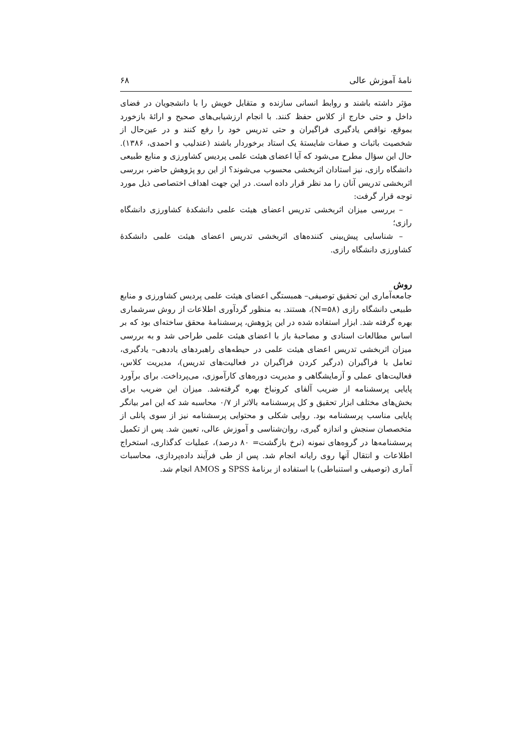نامهٔ آموزش عالی ۶۸
مؤثر داشته باشند و روابط انسانی سازنده و متقابل خویش را با دانشجویان در فضای داخل و حتی خارج از کلاس حفظ کنند. با انجام ارزشیابی‌های صحیح و ارائهٔ بازخورد بموقع، نواقص یادگیری فراگیران و حتی تدریس خود را رفع کنند و در عین‌حال از شخصیت باثبات و صفات شایستهٔ یک استاد برخوردار باشند (عندلیب و احمدی، ۱۳۸۶). حال این سؤال مطرح می‌شود که آیا اعضای هیئت علمی پردیس کشاورزی و منابع طبیعی دانشگاه رازی، نیز استادان اثربخشی محسوب می‌شوند؟ از این رو پژوهش حاضر، بررسی اثربخشی تدریس آنان را مد نظر قرار داده است. در این جهت اهداف اختصاصی ذیل مورد توجه قرار گرفت:
– بررسی میزان اثربخشی تدریس اعضای هیئت علمی دانشکدهٔ کشاورزی دانشگاه رازی؛
– شناسایی پیش‌بینی کننده‌های اثربخشی تدریس اعضای هیئت علمی دانشکدهٔ کشاورزی دانشگاه رازی.
روش
جامعه‌آماری این تحقیق توصیفی– همبستگی اعضای هیئت علمی پردیس کشاورزی و منابع طبیعی دانشگاه رازی (N=۵۸)، هستند. به منظور گردآوری اطلاعات از روش سرشماری بهره گرفته شد. ابزار استفاده شده در این پژوهش، پرسشنامهٔ محقق ساخته‌ای بود که بر اساس مطالعات اسنادی و مصاحبهٔ باز با اعضای هیئت علمی طراحی شد و به بررسی میزان اثربخشی تدریس اعضای هیئت علمی در حیطه‌های راهبردهای یاددهی– یادگیری، تعامل با فراگیران (درگیر کردن فراگیران در فعالیت‌های تدریس)، مدیریت کلاس، فعالیت‌های عملی و آزمایشگاهی و مدیریت دوره‌های کارآموزی، می‌پرداخت. برای برآورد پایایی پرسشنامه از ضریب آلفای کرونباخ بهره گرفته‌شد. میزان این ضریب برای بخش‌های مختلف ابزار تحقیق و کل پرسشنامه بالاتر از ۰/۷ محاسبه شد که این امر بیانگر پایایی مناسب پرسشنامه بود. روایی شکلی و محتوایی پرسشنامه نیز از سوی پانلی از متخصصان سنجش و اندازه گیری، روان‌شناسی و آموزش عالی، تعیین شد. پس از تکمیل پرسشنامه‌ها در گروه‌های نمونه (نرخ بازگشت= ۸۰ درصد)، عملیات کدگذاری، استخراج اطلاعات و انتقال آنها روی رایانه انجام شد. پس از طی فرآیند داده‌پردازی، محاسبات آماری (توصیفی و استنباطی) با استفاده از برنامهٔ SPSS و AMOS انجام شد.